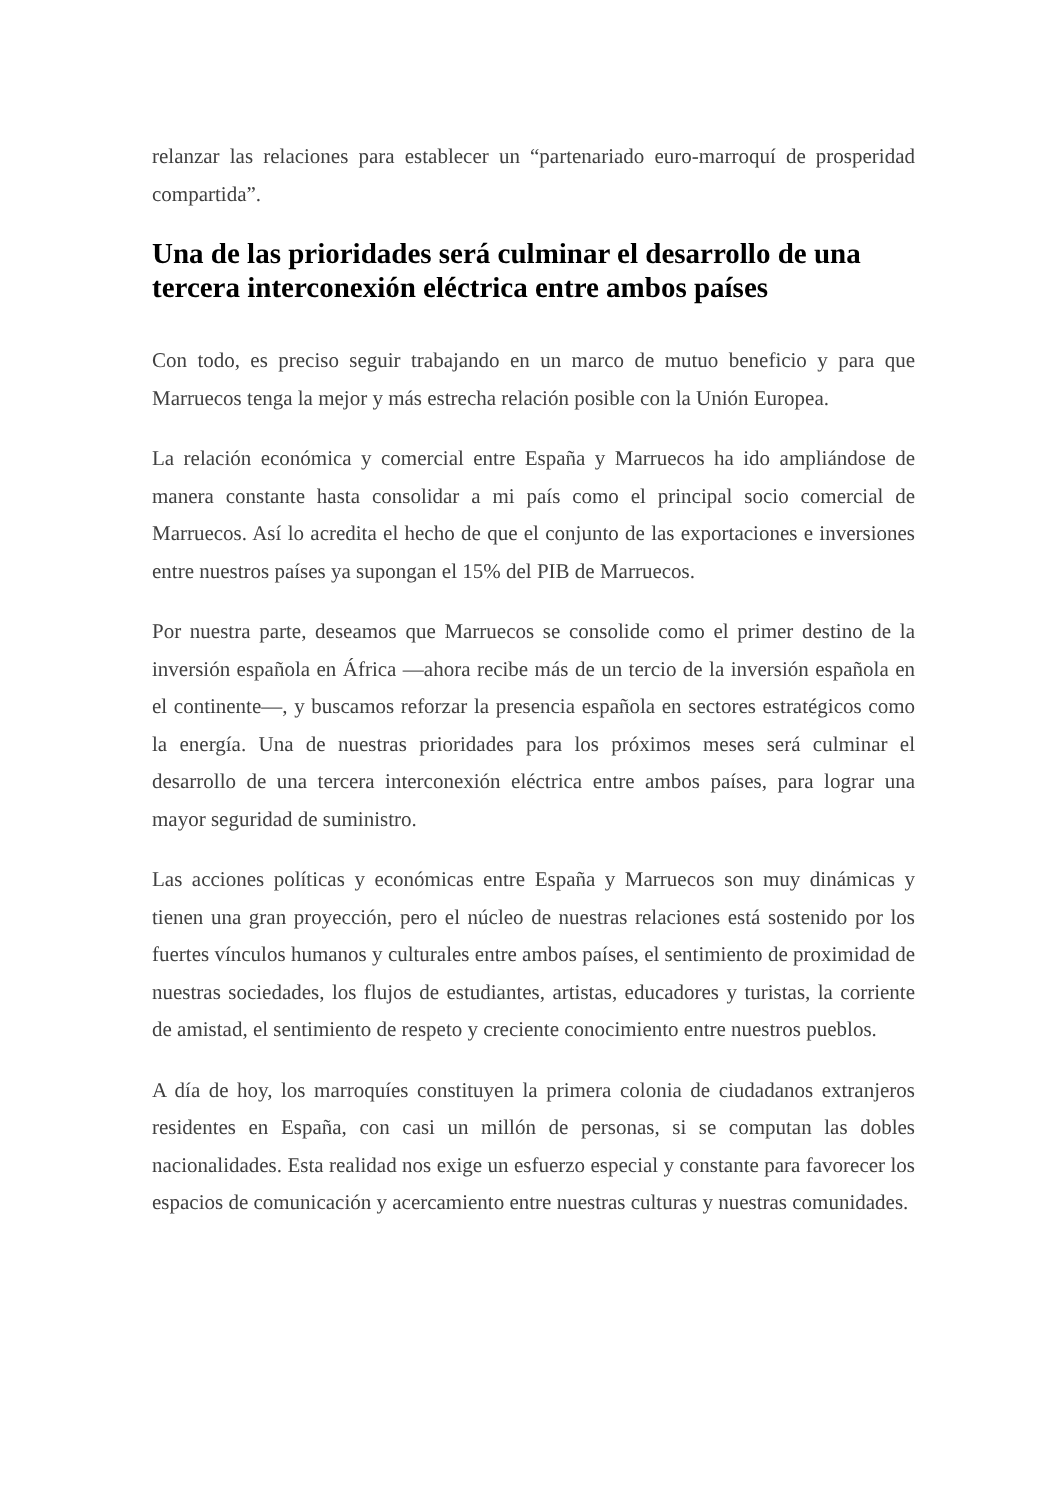relanzar las relaciones para establecer un “partenariado euro-marroquí de prosperidad compartida”.
Una de las prioridades será culminar el desarrollo de una tercera interconexión eléctrica entre ambos países
Con todo, es preciso seguir trabajando en un marco de mutuo beneficio y para que Marruecos tenga la mejor y más estrecha relación posible con la Unión Europea.
La relación económica y comercial entre España y Marruecos ha ido ampliándose de manera constante hasta consolidar a mi país como el principal socio comercial de Marruecos. Así lo acredita el hecho de que el conjunto de las exportaciones e inversiones entre nuestros países ya supongan el 15% del PIB de Marruecos.
Por nuestra parte, deseamos que Marruecos se consolide como el primer destino de la inversión española en África —ahora recibe más de un tercio de la inversión española en el continente—, y buscamos reforzar la presencia española en sectores estratégicos como la energía. Una de nuestras prioridades para los próximos meses será culminar el desarrollo de una tercera interconexión eléctrica entre ambos países, para lograr una mayor seguridad de suministro.
Las acciones políticas y económicas entre España y Marruecos son muy dinámicas y tienen una gran proyección, pero el núcleo de nuestras relaciones está sostenido por los fuertes vínculos humanos y culturales entre ambos países, el sentimiento de proximidad de nuestras sociedades, los flujos de estudiantes, artistas, educadores y turistas, la corriente de amistad, el sentimiento de respeto y creciente conocimiento entre nuestros pueblos.
A día de hoy, los marroquíes constituyen la primera colonia de ciudadanos extranjeros residentes en España, con casi un millón de personas, si se computan las dobles nacionalidades. Esta realidad nos exige un esfuerzo especial y constante para favorecer los espacios de comunicación y acercamiento entre nuestras culturas y nuestras comunidades.